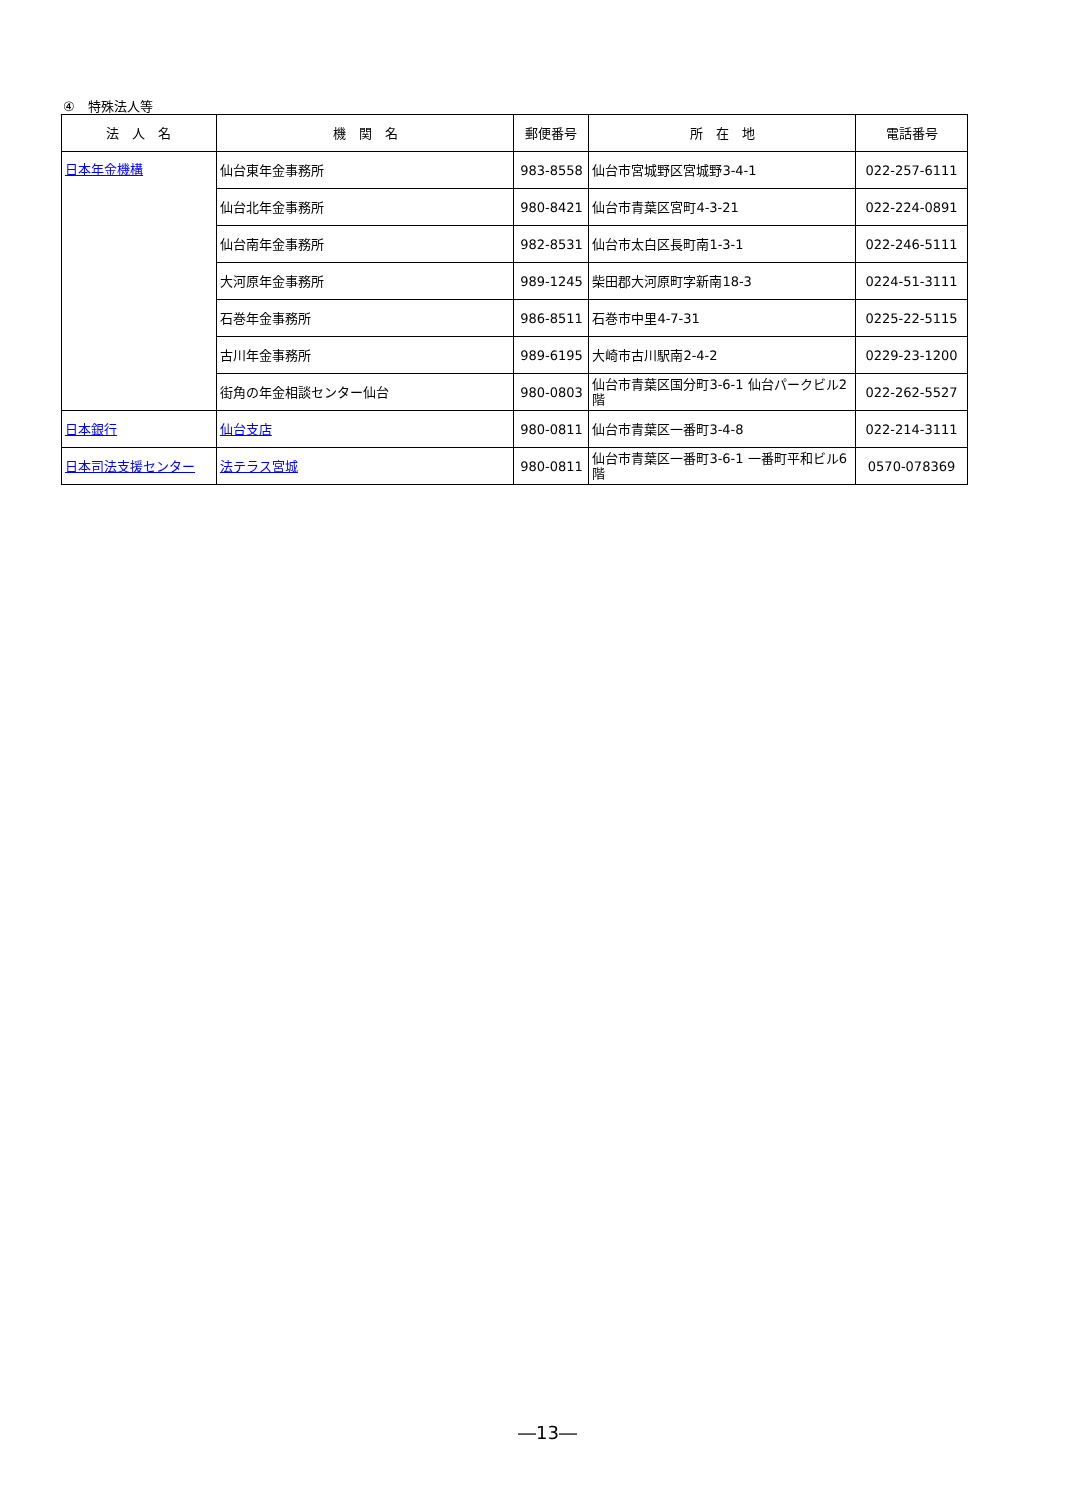④　特殊法人等
| 法 人 名 | 機 関 名 | 郵便番号 | 所 在 地 | 電話番号 |
| --- | --- | --- | --- | --- |
| 日本年金機構 | 仙台東年金事務所 | 983-8558 | 仙台市宮城野区宮城野3-4-1 | 022-257-6111 |
| | 仙台北年金事務所 | 980-8421 | 仙台市青葉区宮町4-3-21 | 022-224-0891 |
| | 仙台南年金事務所 | 982-8531 | 仙台市太白区長町南1-3-1 | 022-246-5111 |
| | 大河原年金事務所 | 989-1245 | 柴田郡大河原町字新南18-3 | 0224-51-3111 |
| | 石巻年金事務所 | 986-8511 | 石巻市中里4-7-31 | 0225-22-5115 |
| | 古川年金事務所 | 989-6195 | 大崎市古川駅南2-4-2 | 0229-23-1200 |
| | 街角の年金相談センター仙台 | 980-0803 | 仙台市青葉区国分町3-6-1 仙台パークビル2階 | 022-262-5527 |
| 日本銀行 | 仙台支店 | 980-0811 | 仙台市青葉区一番町3-4-8 | 022-214-3111 |
| 日本司法支援センター | 法テラス宮城 | 980-0811 | 仙台市青葉区一番町3-6-1 一番町平和ビル6階 | 0570-078369 |
―13―